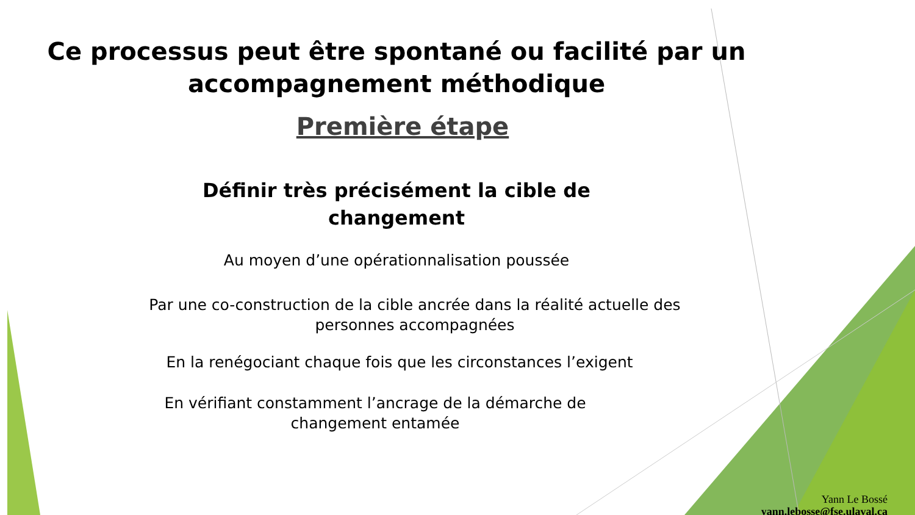Ce processus peut être spontané ou facilité par un
accompagnement méthodique
Première étape
Définir très précisément la cible de
changement
Au moyen d’une opérationnalisation poussée
Par une co-construction de la cible ancrée dans la réalité actuelle des
personnes accompagnées
En la renégociant chaque fois que les circonstances l’exigent
En vérifiant constamment l’ancrage de la démarche de
changement entamée
Yann Le Bossé
yann.lebosse@fse.ulaval.ca